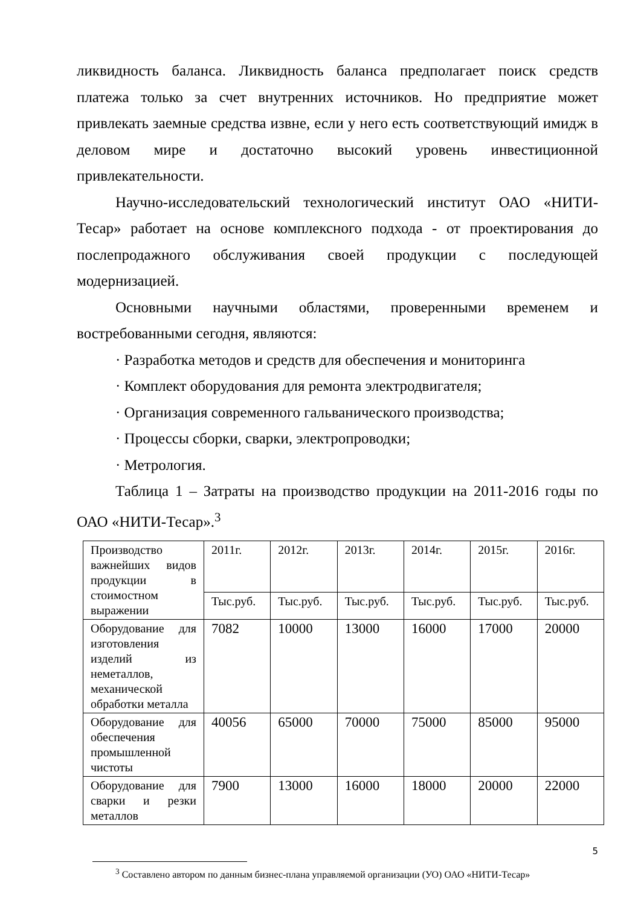ликвидность баланса. Ликвидность баланса предполагает поиск средств платежа только за счет внутренних источников. Но предприятие может привлекать заемные средства извне, если у него есть соответствующий имидж в деловом мире и достаточно высокий уровень инвестиционной привлекательности.
Научно-исследовательский технологический институт ОАО «НИТИ-Тесар» работает на основе комплексного подхода - от проектирования до послепродажного обслуживания своей продукции с последующей модернизацией.
Основными научными областями, проверенными временем и востребованными сегодня, являются:
· Разработка методов и средств для обеспечения и мониторинга
· Комплект оборудования для ремонта электродвигателя;
· Организация современного гальванического производства;
· Процессы сборки, сварки, электропроводки;
· Метрология.
Таблица 1 – Затраты на производство продукции на 2011-2016 годы по ОАО «НИТИ-Тесар».<sup>3</sup>
| Производство важнейших видов продукции в стоимостном выражении | 2011г. | 2012г. | 2013г. | 2014г. | 2015г. | 2016г. |
| | Тыс.руб. | Тыс.руб. | Тыс.руб. | Тыс.руб. | Тыс.руб. | Тыс.руб. |
| Оборудование для изготовления изделий из неметаллов, механической обработки металла | 7082 | 10000 | 13000 | 16000 | 17000 | 20000 |
| Оборудование для обеспечения промышленной чистоты | 40056 | 65000 | 70000 | 75000 | 85000 | 95000 |
| Оборудование для сварки и резки металлов | 7900 | 13000 | 16000 | 18000 | 20000 | 22000 |
<sup>3</sup> Составлено автором по данным бизнес-плана управляемой организации (УО) ОАО «НИТИ-Тесар»
5